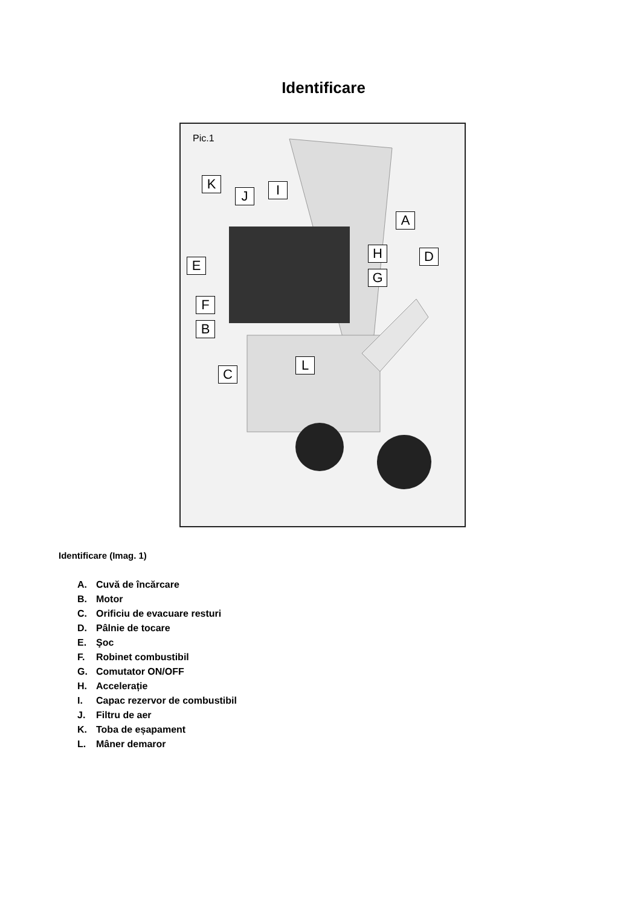Identificare
Pic.1
A
B
C
D
E
F
G
H
I
J
K
L
Identificare (Imag. 1)
A. Cuvă de încărcare
B. Motor
C. Orificiu de evacuare resturi
D. Pâlnie de tocare
E. Şoc
F. Robinet combustibil
G. Comutator ON/OFF
H. Accelerație
I. Capac rezervor de combustibil
J. Filtru de aer
K. Toba de eșapament
L. Mâner demaror